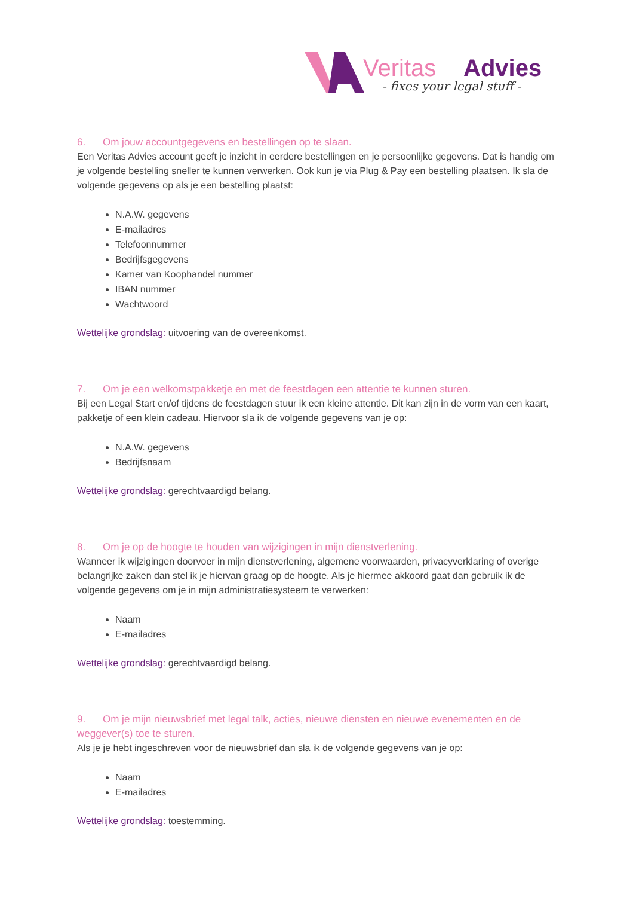Veritas
Advies
- fixes your legal stuff -
6. Om jouw accountgegevens en bestellingen op te slaan.
Een Veritas Advies account geeft je inzicht in eerdere bestellingen en je persoonlijke gegevens. Dat is handig om je volgende bestelling sneller te kunnen verwerken. Ook kun je via Plug & Pay een bestelling plaatsen. Ik sla de volgende gegevens op als je een bestelling plaatst:
N.A.W. gegevens
E-mailadres
Telefoonnummer
Bedrijfsgegevens
Kamer van Koophandel nummer
IBAN nummer
Wachtwoord
Wettelijke grondslag: uitvoering van de overeenkomst.
7. Om je een welkomstpakketje en met de feestdagen een attentie te kunnen sturen.
Bij een Legal Start en/of tijdens de feestdagen stuur ik een kleine attentie. Dit kan zijn in de vorm van een kaart, pakketje of een klein cadeau. Hiervoor sla ik de volgende gegevens van je op:
N.A.W. gegevens
Bedrijfsnaam
Wettelijke grondslag: gerechtvaardigd belang.
8. Om je op de hoogte te houden van wijzigingen in mijn dienstverlening.
Wanneer ik wijzigingen doorvoer in mijn dienstverlening, algemene voorwaarden, privacyverklaring of overige belangrijke zaken dan stel ik je hiervan graag op de hoogte. Als je hiermee akkoord gaat dan gebruik ik de volgende gegevens om je in mijn administratiesysteem te verwerken:
Naam
E-mailadres
Wettelijke grondslag: gerechtvaardigd belang.
9. Om je mijn nieuwsbrief met legal talk, acties, nieuwe diensten en nieuwe evenementen en de weggever(s) toe te sturen.
Als je je hebt ingeschreven voor de nieuwsbrief dan sla ik de volgende gegevens van je op:
Naam
E-mailadres
Wettelijke grondslag: toestemming.